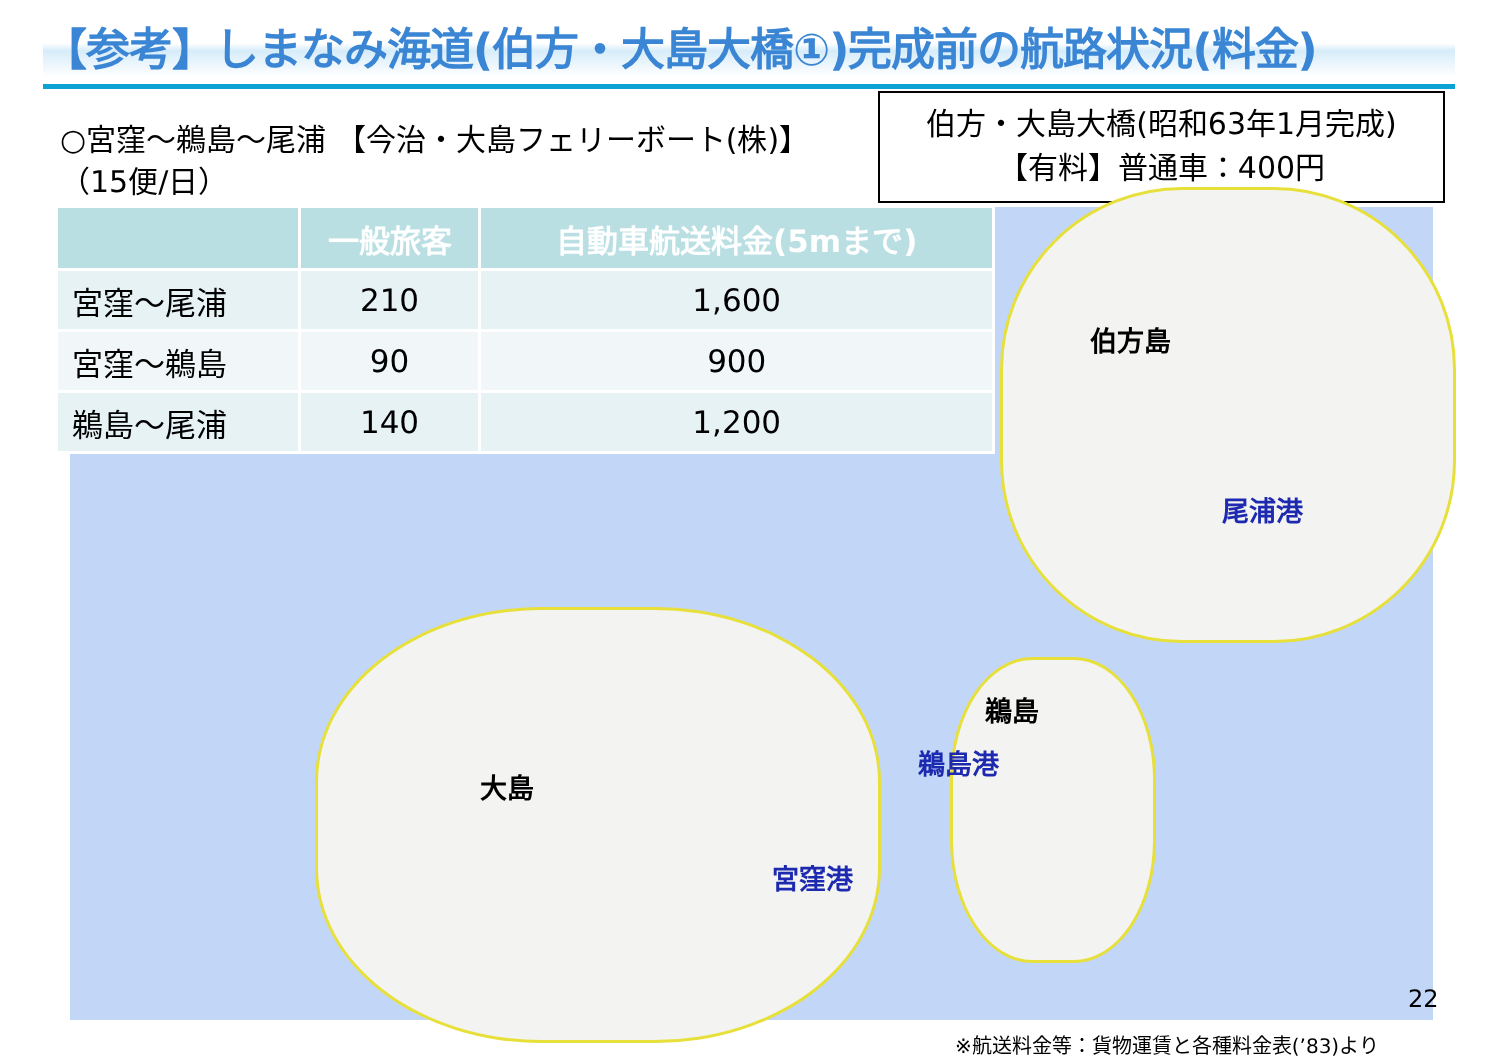【参考】しまなみ海道(伯方・大島大橋①)完成前の航路状況(料金)
○宮窪～鵜島～尾浦 【今治・大島フェリーボート(株)】
（15便/日）
伯方・大島大橋(昭和63年1月完成)
【有料】普通車：400円
| | 一般旅客 | 自動車航送料金(5mまで) |
| --- | --- | --- |
| 宮窪～尾浦 | 210 | 1,600 |
| 宮窪～鵜島 | 90 | 900 |
| 鵜島～尾浦 | 140 | 1,200 |
伯方島
尾浦港
鵜島
鵜島港
大島
宮窪港
22
※航送料金等：貨物運賃と各種料金表(’83)より